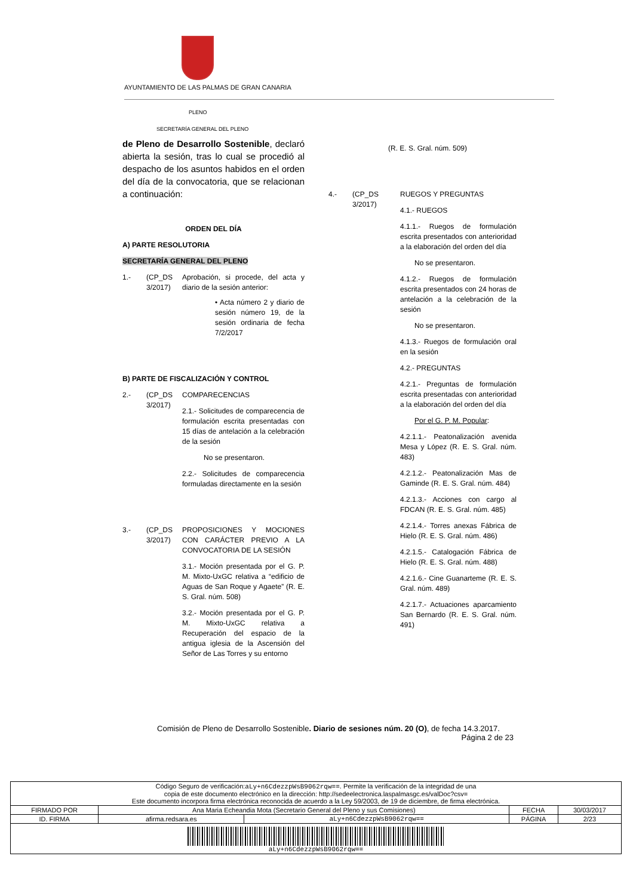AYUNTAMIENTO DE LAS PALMAS DE GRAN CANARIA
PLENO
SECRETARÍA GENERAL DEL PLENO
de Pleno de Desarrollo Sostenible, declaró abierta la sesión, tras lo cual se procedió al despacho de los asuntos habidos en el orden del día de la convocatoria, que se relacionan a continuación:
ORDEN DEL DÍA
A) PARTE RESOLUTORIA
SECRETARÍA GENERAL DEL PLENO
1.- (CP_DS 3/2017)
Aprobación, si procede, del acta y diario de la sesión anterior:
• Acta número 2 y diario de sesión número 19, de la sesión ordinaria de fecha 7/2/2017
B) PARTE DE FISCALIZACIÓN Y CONTROL
2.- (CP_DS 3/2017)
COMPARECENCIAS
2.1.- Solicitudes de comparecencia de formulación escrita presentadas con 15 días de antelación a la celebración de la sesión
No se presentaron.
2.2.- Solicitudes de comparecencia formuladas directamente en la sesión
3.- (CP_DS 3/2017)
PROPOSICIONES Y MOCIONES CON CARÁCTER PREVIO A LA CONVOCATORIA DE LA SESIÓN
3.1.- Moción presentada por el G. P. M. Mixto-UxGC relativa a “edificio de Aguas de San Roque y Agaete” (R. E. S. Gral. núm. 508)
3.2.- Moción presentada por el G. P. M. Mixto-UxGC relativa a Recuperación del espacio de la antigua iglesia de la Ascensión del Señor de Las Torres y su entorno
(R. E. S. Gral. núm. 509)
4.- (CP_DS 3/2017)
RUEGOS Y PREGUNTAS
4.1.- RUEGOS
4.1.1.- Ruegos de formulación escrita presentados con anterioridad a la elaboración del orden del día
No se presentaron.
4.1.2.- Ruegos de formulación escrita presentados con 24 horas de antelación a la celebración de la sesión
No se presentaron.
4.1.3.- Ruegos de formulación oral en la sesión
4.2.- PREGUNTAS
4.2.1.- Preguntas de formulación escrita presentadas con anterioridad a la elaboración del orden del día
Por el G. P. M. Popular:
4.2.1.1.- Peatonalización avenida Mesa y López (R. E. S. Gral. núm. 483)
4.2.1.2.- Peatonalización Mas de Gaminde (R. E. S. Gral. núm. 484)
4.2.1.3.- Acciones con cargo al FDCAN (R. E. S. Gral. núm. 485)
4.2.1.4.- Torres anexas Fábrica de Hielo (R. E. S. Gral. núm. 486)
4.2.1.5.- Catalogación Fábrica de Hielo (R. E. S. Gral. núm. 488)
4.2.1.6.- Cine Guanarteme (R. E. S. Gral. núm. 489)
4.2.1.7.- Actuaciones aparcamiento San Bernardo (R. E. S. Gral. núm. 491)
Comisión de Pleno de Desarrollo Sostenible. Diario de sesiones núm. 20 (O), de fecha 14.3.2017.
Página 2 de 23
| Código Seguro de verificación: aLy+n6CdezzpWsB9062rqw== . Permite la verificación de la integridad de una copia de este documento electrónico en la dirección: http://sedeelectronica.laspalmasgc.es/valDoc?csv= Este documento incorpora firma electrónica reconocida de acuerdo a la Ley 59/2003, de 19 de diciembre, de firma electrónica. | | | | |
| FIRMADO POR | Ana Maria Echeandia Mota (Secretario General del Pleno y sus Comisiones) | | FECHA | 30/03/2017 |
| ID. FIRMA | afirma.redsara.es | aLy+n6CdezzpWsB9062rqw== | PÁGINA | 2/23 |
| aLy+n6CdezzpWsB9062rqw== | | | | |